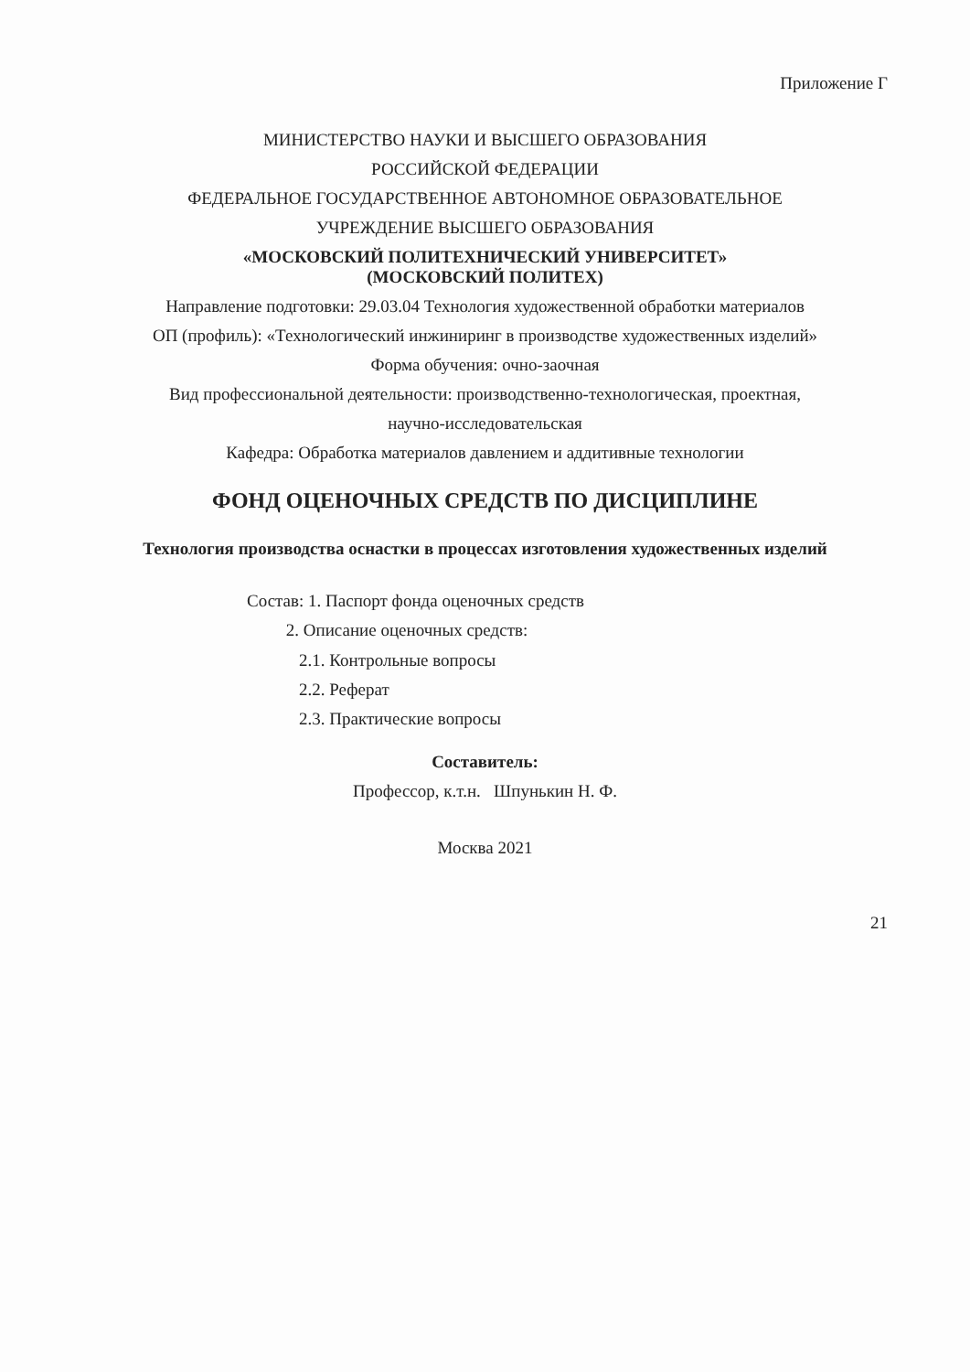Приложение Г
МИНИСТЕРСТВО НАУКИ И ВЫСШЕГО ОБРАЗОВАНИЯ
РОССИЙСКОЙ ФЕДЕРАЦИИ
ФЕДЕРАЛЬНОЕ ГОСУДАРСТВЕННОЕ АВТОНОМНОЕ ОБРАЗОВАТЕЛЬНОЕ
УЧРЕЖДЕНИЕ ВЫСШЕГО ОБРАЗОВАНИЯ
«МОСКОВСКИЙ ПОЛИТЕХНИЧЕСКИЙ УНИВЕРСИТЕТ»
(МОСКОВСКИЙ ПОЛИТЕХ)
Направление подготовки: 29.03.04 Технология художественной обработки материалов
ОП (профиль): «Технологический инжиниринг в производстве художественных изделий»
Форма обучения: очно-заочная
Вид профессиональной деятельности: производственно-технологическая, проектная,
научно-исследовательская
Кафедра: Обработка материалов давлением и аддитивные технологии
ФОНД ОЦЕНОЧНЫХ СРЕДСТВ ПО ДИСЦИПЛИНЕ
Технология производства оснастки в процессах изготовления художественных изделий
Состав: 1. Паспорт фонда оценочных средств
2. Описание оценочных средств:
2.1. Контрольные вопросы
2.2. Реферат
2.3. Практические вопросы
Составитель:
Профессор, к.т.н. Шпунькин Н. Ф.
Москва 2021
21